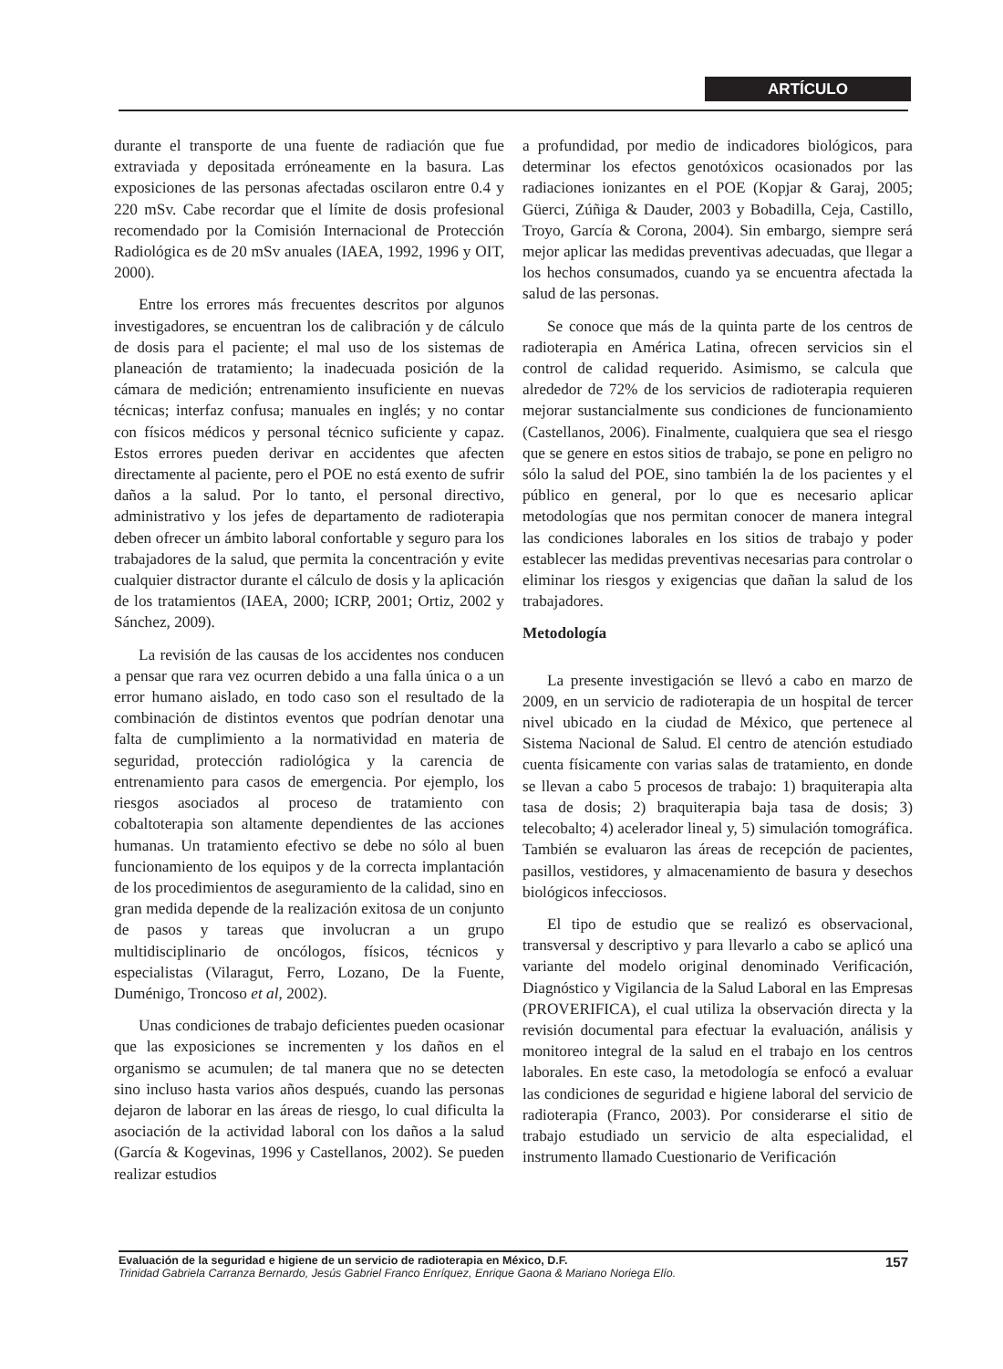ARTÍCULO
durante el transporte de una fuente de radiación que fue extraviada y depositada erróneamente en la basura. Las exposiciones de las personas afectadas oscilaron entre 0.4 y 220 mSv. Cabe recordar que el límite de dosis profesional recomendado por la Comisión Internacional de Protección Radiológica es de 20 mSv anuales (IAEA, 1992, 1996 y OIT, 2000).
Entre los errores más frecuentes descritos por algunos investigadores, se encuentran los de calibración y de cálculo de dosis para el paciente; el mal uso de los sistemas de planeación de tratamiento; la inadecuada posición de la cámara de medición; entrenamiento insuficiente en nuevas técnicas; interfaz confusa; manuales en inglés; y no contar con físicos médicos y personal técnico suficiente y capaz. Estos errores pueden derivar en accidentes que afecten directamente al paciente, pero el POE no está exento de sufrir daños a la salud. Por lo tanto, el personal directivo, administrativo y los jefes de departamento de radioterapia deben ofrecer un ámbito laboral confortable y seguro para los trabajadores de la salud, que permita la concentración y evite cualquier distractor durante el cálculo de dosis y la aplicación de los tratamientos (IAEA, 2000; ICRP, 2001; Ortiz, 2002 y Sánchez, 2009).
La revisión de las causas de los accidentes nos conducen a pensar que rara vez ocurren debido a una falla única o a un error humano aislado, en todo caso son el resultado de la combinación de distintos eventos que podrían denotar una falta de cumplimiento a la normatividad en materia de seguridad, protección radiológica y la carencia de entrenamiento para casos de emergencia. Por ejemplo, los riesgos asociados al proceso de tratamiento con cobaltoterapia son altamente dependientes de las acciones humanas. Un tratamiento efectivo se debe no sólo al buen funcionamiento de los equipos y de la correcta implantación de los procedimientos de aseguramiento de la calidad, sino en gran medida depende de la realización exitosa de un conjunto de pasos y tareas que involucran a un grupo multidisciplinario de oncólogos, físicos, técnicos y especialistas (Vilaragut, Ferro, Lozano, De la Fuente, Duménigo, Troncoso et al, 2002).
Unas condiciones de trabajo deficientes pueden ocasionar que las exposiciones se incrementen y los daños en el organismo se acumulen; de tal manera que no se detecten sino incluso hasta varios años después, cuando las personas dejaron de laborar en las áreas de riesgo, lo cual dificulta la asociación de la actividad laboral con los daños a la salud (García & Kogevinas, 1996 y Castellanos, 2002). Se pueden realizar estudios
a profundidad, por medio de indicadores biológicos, para determinar los efectos genotóxicos ocasionados por las radiaciones ionizantes en el POE (Kopjar & Garaj, 2005; Güerci, Zúñiga & Dauder, 2003 y Bobadilla, Ceja, Castillo, Troyo, García & Corona, 2004). Sin embargo, siempre será mejor aplicar las medidas preventivas adecuadas, que llegar a los hechos consumados, cuando ya se encuentra afectada la salud de las personas.
Se conoce que más de la quinta parte de los centros de radioterapia en América Latina, ofrecen servicios sin el control de calidad requerido. Asimismo, se calcula que alrededor de 72% de los servicios de radioterapia requieren mejorar sustancialmente sus condiciones de funcionamiento (Castellanos, 2006). Finalmente, cualquiera que sea el riesgo que se genere en estos sitios de trabajo, se pone en peligro no sólo la salud del POE, sino también la de los pacientes y el público en general, por lo que es necesario aplicar metodologías que nos permitan conocer de manera integral las condiciones laborales en los sitios de trabajo y poder establecer las medidas preventivas necesarias para controlar o eliminar los riesgos y exigencias que dañan la salud de los trabajadores.
Metodología
La presente investigación se llevó a cabo en marzo de 2009, en un servicio de radioterapia de un hospital de tercer nivel ubicado en la ciudad de México, que pertenece al Sistema Nacional de Salud. El centro de atención estudiado cuenta físicamente con varias salas de tratamiento, en donde se llevan a cabo 5 procesos de trabajo: 1) braquiterapia alta tasa de dosis; 2) braquiterapia baja tasa de dosis; 3) telecobalto; 4) acelerador lineal y, 5) simulación tomográfica. También se evaluaron las áreas de recepción de pacientes, pasillos, vestidores, y almacenamiento de basura y desechos biológicos infecciosos.
El tipo de estudio que se realizó es observacional, transversal y descriptivo y para llevarlo a cabo se aplicó una variante del modelo original denominado Verificación, Diagnóstico y Vigilancia de la Salud Laboral en las Empresas (PROVERIFICA), el cual utiliza la observación directa y la revisión documental para efectuar la evaluación, análisis y monitoreo integral de la salud en el trabajo en los centros laborales. En este caso, la metodología se enfocó a evaluar las condiciones de seguridad e higiene laboral del servicio de radioterapia (Franco, 2003). Por considerarse el sitio de trabajo estudiado un servicio de alta especialidad, el instrumento llamado Cuestionario de Verificación
157 Evaluación de la seguridad e higiene de un servicio de radioterapia en México, D.F.
Trinidad Gabriela Carranza Bernardo, Jesús Gabriel Franco Enríquez, Enrique Gaona & Mariano Noriega Elío.